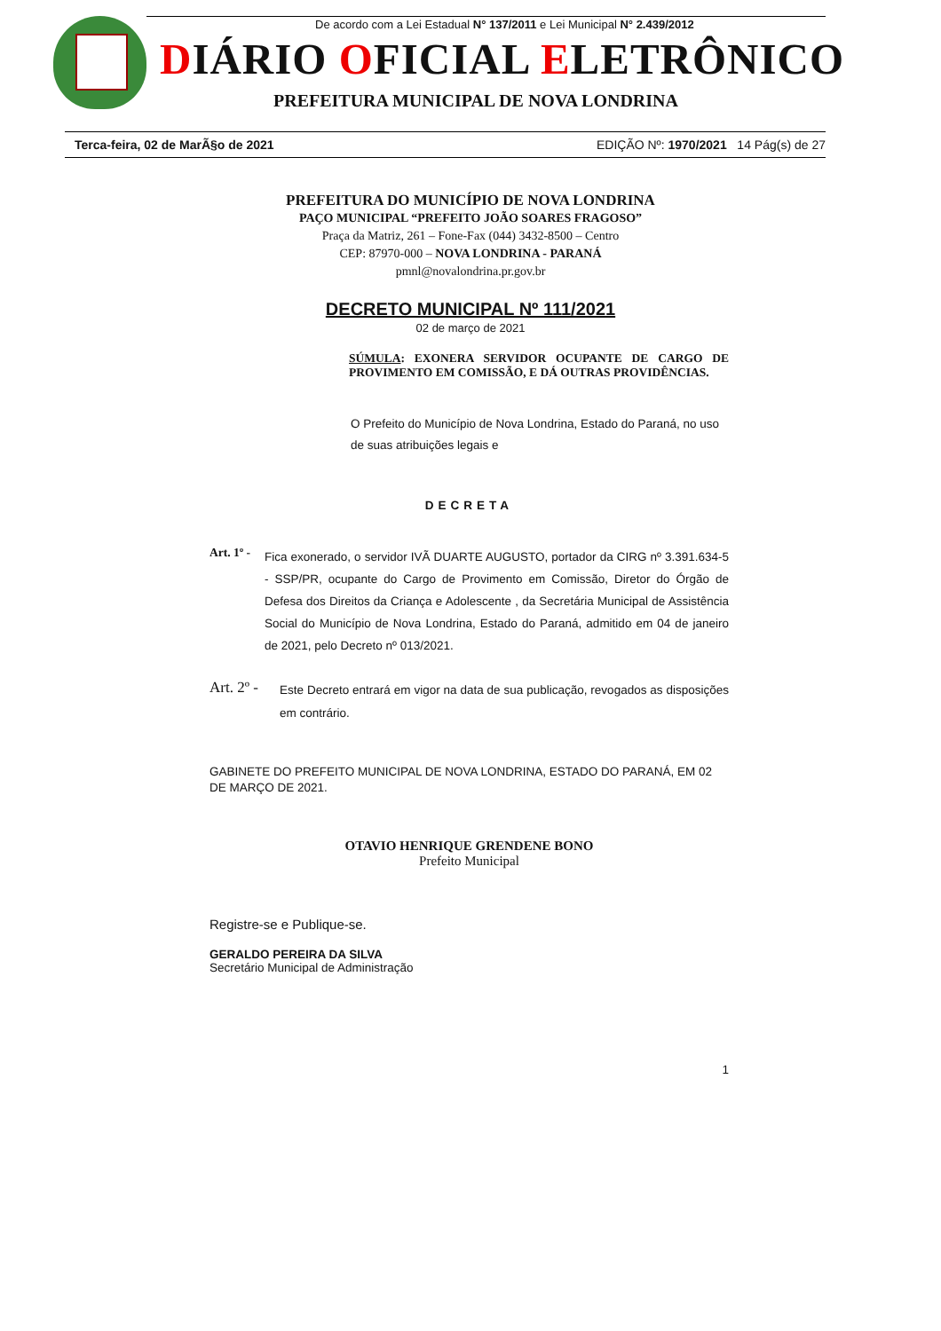De acordo com a Lei Estadual N° 137/2011 e Lei Municipal N° 2.439/2012
DIÁRIO OFICIAL ELETRÔNICO
PREFEITURA MUNICIPAL DE NOVA LONDRINA
Terca-feira, 02 de MarÃ§o de 2021 EDIÇÃO Nº: 1970/2021 14 Pág(s) de 27
PREFEITURA DO MUNICÍPIO DE NOVA LONDRINA
PAÇO MUNICIPAL “PREFEITO JOÃO SOARES FRAGOSO”
Praça da Matriz, 261 – Fone-Fax (044) 3432-8500 – Centro
CEP: 87970-000 – NOVA LONDRINA - PARANÁ
pmnl@novalondrina.pr.gov.br
DECRETO MUNICIPAL Nº 111/2021
02 de março de 2021
SÚMULA: EXONERA SERVIDOR OCUPANTE DE CARGO DE PROVIMENTO EM COMISSÃO, E DÁ OUTRAS PROVIDÊNCIAS.
O Prefeito do Município de Nova Londrina, Estado do Paraná, no uso de suas atribuições legais e
DECRETA
Art. 1º -
Fica exonerado, o servidor IVÃ DUARTE AUGUSTO, portador da CIRG nº 3.391.634-5 - SSP/PR, ocupante do Cargo de Provimento em Comissão, Diretor do Órgão de Defesa dos Direitos da Criança e Adolescente , da Secretária Municipal de Assistência Social do Município de Nova Londrina, Estado do Paraná, admitido em 04 de janeiro de 2021, pelo Decreto nº 013/2021.
Art. 2º -
Este Decreto entrará em vigor na data de sua publicação, revogados as disposições em contrário.
GABINETE DO PREFEITO MUNICIPAL DE NOVA LONDRINA, ESTADO DO PARANÁ, EM 02 DE MARÇO DE 2021.
OTAVIO HENRIQUE GRENDENE BONO
Prefeito Municipal
Registre-se e Publique-se.
GERALDO PEREIRA DA SILVA
Secretário Municipal de Administração
1